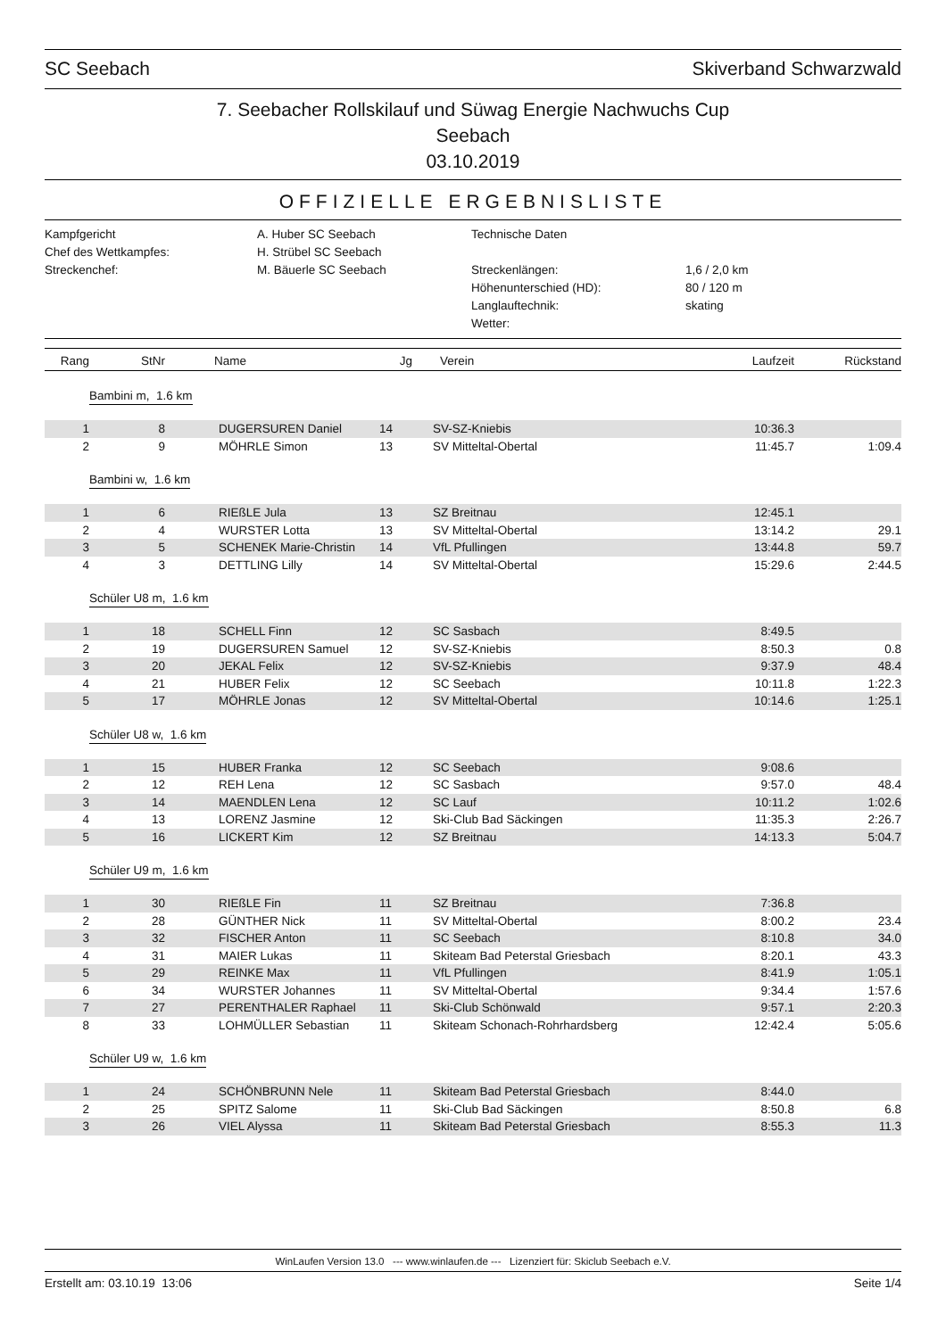SC Seebach Skiverband Schwarzwald
7. Seebacher Rollskilauf und Süwag Energie Nachwuchs Cup
Seebach
03.10.2019
OFFIZIELLE ERGEBNISLISTE
Kampfgericht
A. Huber SC Seebach
Technische Daten
Chef des Wettkampfes:
H. Strübel SC Seebach
Streckenchef:
M. Bäuerle SC Seebach
Streckenlängen:
1,6 / 2,0 km
Höhenunterschied (HD):
80 / 120 m
Langlauftechnik:
skating
Wetter:
| Rang | StNr | Name | Jg | Verein | Laufzeit | Rückstand |
| --- | --- | --- | --- | --- | --- | --- |
| Bambini m, 1.6 km | | | | | | |
| 1 | 8 | DUGERSUREN Daniel | 14 | SV-SZ-Kniebis | 10:36.3 | |
| 2 | 9 | MÖHRLE Simon | 13 | SV Mitteltal-Obertal | 11:45.7 | 1:09.4 |
| Bambini w, 1.6 km | | | | | | |
| 1 | 6 | RIEßLE Jula | 13 | SZ Breitnau | 12:45.1 | |
| 2 | 4 | WURSTER Lotta | 13 | SV Mitteltal-Obertal | 13:14.2 | 29.1 |
| 3 | 5 | SCHENEK Marie-Christin | 14 | VfL Pfullingen | 13:44.8 | 59.7 |
| 4 | 3 | DETTLING Lilly | 14 | SV Mitteltal-Obertal | 15:29.6 | 2:44.5 |
| Schüler U8 m, 1.6 km | | | | | | |
| 1 | 18 | SCHELL Finn | 12 | SC Sasbach | 8:49.5 | |
| 2 | 19 | DUGERSUREN Samuel | 12 | SV-SZ-Kniebis | 8:50.3 | 0.8 |
| 3 | 20 | JEKAL Felix | 12 | SV-SZ-Kniebis | 9:37.9 | 48.4 |
| 4 | 21 | HUBER Felix | 12 | SC Seebach | 10:11.8 | 1:22.3 |
| 5 | 17 | MÖHRLE Jonas | 12 | SV Mitteltal-Obertal | 10:14.6 | 1:25.1 |
| Schüler U8 w, 1.6 km | | | | | | |
| 1 | 15 | HUBER Franka | 12 | SC Seebach | 9:08.6 | |
| 2 | 12 | REH Lena | 12 | SC Sasbach | 9:57.0 | 48.4 |
| 3 | 14 | MAENDLEN Lena | 12 | SC Lauf | 10:11.2 | 1:02.6 |
| 4 | 13 | LORENZ Jasmine | 12 | Ski-Club Bad Säckingen | 11:35.3 | 2:26.7 |
| 5 | 16 | LICKERT Kim | 12 | SZ Breitnau | 14:13.3 | 5:04.7 |
| Schüler U9 m, 1.6 km | | | | | | |
| 1 | 30 | RIEßLE Fin | 11 | SZ Breitnau | 7:36.8 | |
| 2 | 28 | GÜNTHER Nick | 11 | SV Mitteltal-Obertal | 8:00.2 | 23.4 |
| 3 | 32 | FISCHER Anton | 11 | SC Seebach | 8:10.8 | 34.0 |
| 4 | 31 | MAIER Lukas | 11 | Skiteam Bad Peterstal Griesbach | 8:20.1 | 43.3 |
| 5 | 29 | REINKE Max | 11 | VfL Pfullingen | 8:41.9 | 1:05.1 |
| 6 | 34 | WURSTER Johannes | 11 | SV Mitteltal-Obertal | 9:34.4 | 1:57.6 |
| 7 | 27 | PERENTHALER Raphael | 11 | Ski-Club Schönwald | 9:57.1 | 2:20.3 |
| 8 | 33 | LOHMÜLLER Sebastian | 11 | Skiteam Schonach-Rohrhardsberg | 12:42.4 | 5:05.6 |
| Schüler U9 w, 1.6 km | | | | | | |
| 1 | 24 | SCHÖNBRUNN Nele | 11 | Skiteam Bad Peterstal Griesbach | 8:44.0 | |
| 2 | 25 | SPITZ Salome | 11 | Ski-Club Bad Säckingen | 8:50.8 | 6.8 |
| 3 | 26 | VIEL Alyssa | 11 | Skiteam Bad Peterstal Griesbach | 8:55.3 | 11.3 |
WinLaufen Version 13.0 --- www.winlaufen.de --- Lizenziert für: Skiclub Seebach e.V.
Erstellt am: 03.10.19 13:06 Seite 1/4